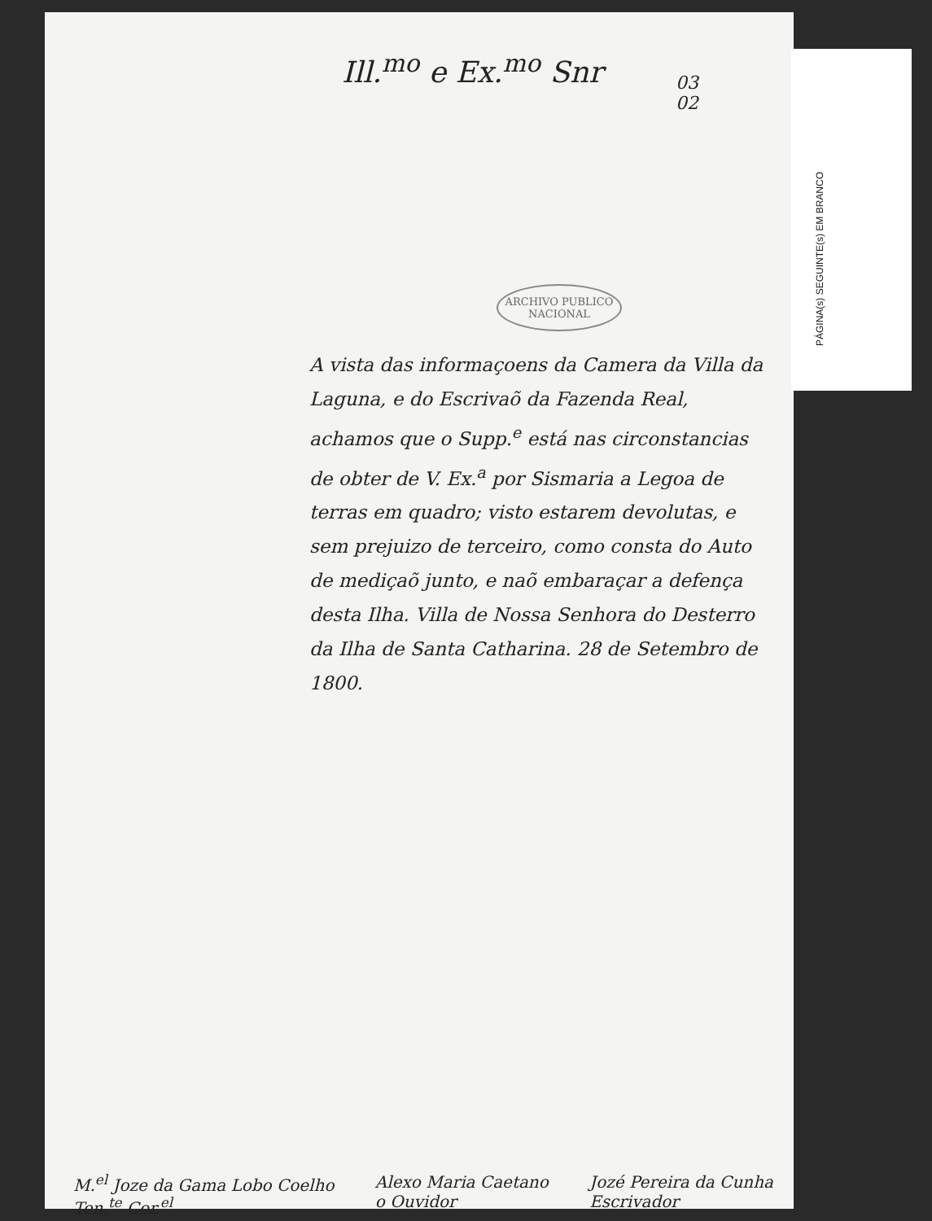PÁGINA(s) SEGUINTE(s) EM BRANCO
Ill.<sup>mo</sup> e Ex.<sup>mo</sup> Snr
03
02
ARCHIVO PUBLICO
NACIONAL
A vista das informaçoens da Camera da Villa da Laguna, e do Escrivaõ da Fazenda Real, achamos que o Supp.<sup>e</sup> está nas circonstancias de obter de V. Ex.<sup>a</sup> por Sismaria a Legoa de terras em quadro; visto estarem devolutas, e sem prejuizo de terceiro, como consta do Auto de mediçaõ junto, e naõ embaraçar a defença desta Ilha. Villa de Nossa Senhora do Desterro da Ilha de Santa Catharina. 28 de Setembro de 1800.
M.<sup>el</sup> Joze da Gama Lobo Coelho
Ten.<sup>te</sup> Cor.<sup>el</sup>
Alexo Maria Caetano
o Ouvidor
Jozé Pereira da Cunha
Escrivador